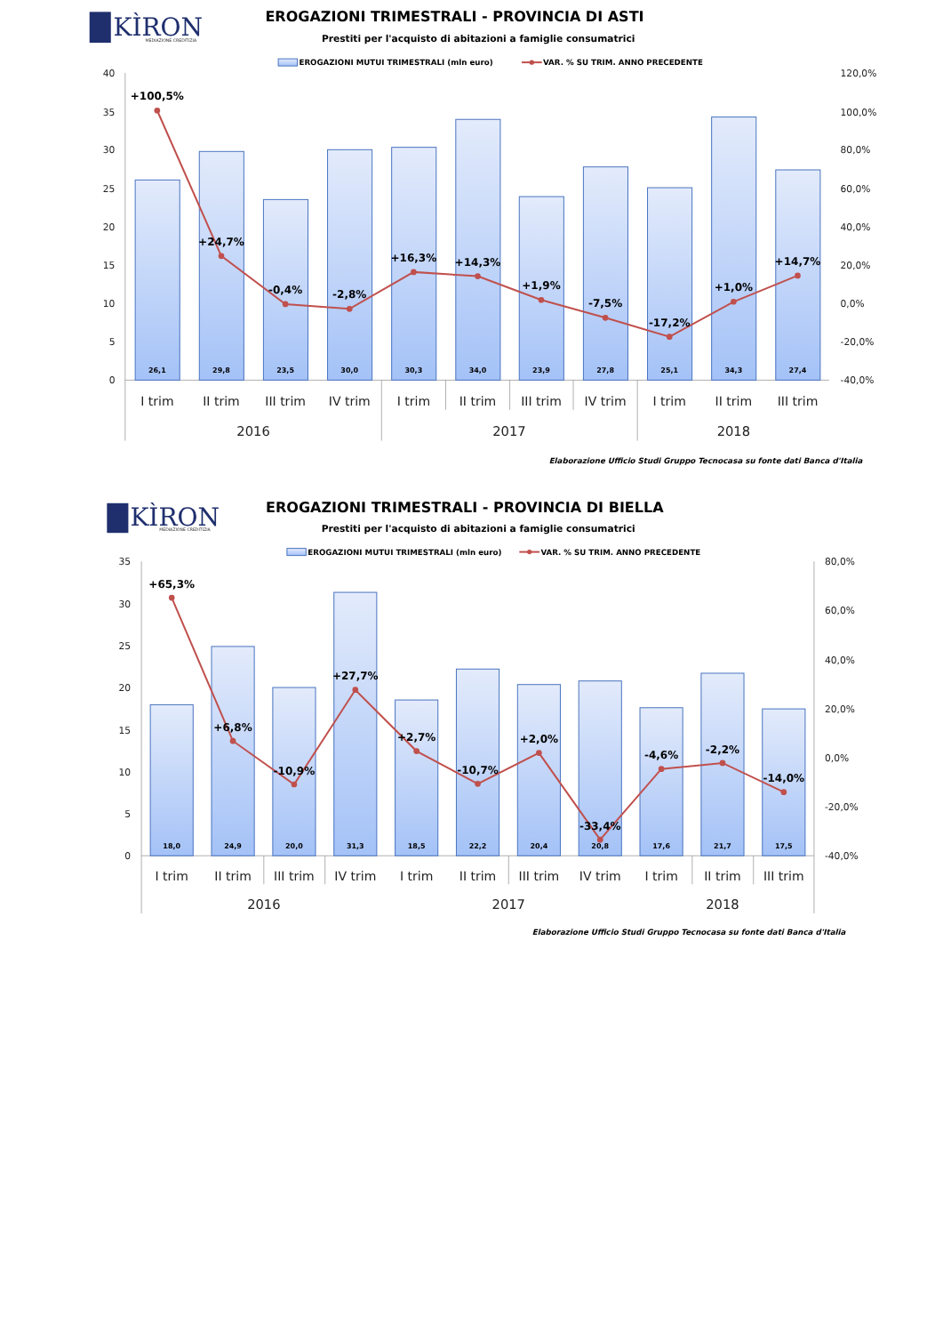KÌRON
MEDIAZIONE CREDITIZIA
EROGAZIONI TRIMESTRALI - PROVINCIA DI ASTI
Prestiti per l'acquisto di abitazioni a famiglie consumatrici
EROGAZIONI MUTUI TRIMESTRALI (mln euro)
VAR. % SU TRIM. ANNO PRECEDENTE
40
35
30
25
20
15
10
5
0
120,0%
100,0%
80,0%
60,0%
40,0%
20,0%
0,0%
-20,0%
-40,0%
26,1
29,8
23,5
30,0
30,3
34,0
23,9
27,8
25,1
34,3
27,4
+100,5%
+24,7%
-0,4%
-2,8%
+16,3%
+14,3%
+1,9%
-7,5%
-17,2%
+1,0%
+14,7%
I trim
II trim
III trim
IV trim
I trim
II trim
III trim
IV trim
I trim
II trim
III trim
2016
2017
2018
Elaborazione Ufficio Studi Gruppo Tecnocasa su fonte dati Banca d'Italia
KÌRON
MEDIAZIONE CREDITIZIA
EROGAZIONI TRIMESTRALI - PROVINCIA DI BIELLA
Prestiti per l'acquisto di abitazioni a famiglie consumatrici
EROGAZIONI MUTUI TRIMESTRALI (mln euro)
VAR. % SU TRIM. ANNO PRECEDENTE
35
30
25
20
15
10
5
0
80,0%
60,0%
40,0%
20,0%
0,0%
-20,0%
-40,0%
18,0
24,9
20,0
31,3
18,5
22,2
20,4
20,8
17,6
21,7
17,5
+65,3%
+6,8%
-10,9%
+27,7%
+2,7%
-10,7%
+2,0%
-33,4%
-4,6%
-2,2%
-14,0%
I trim
II trim
III trim
IV trim
I trim
II trim
III trim
IV trim
I trim
II trim
III trim
2016
2017
2018
Elaborazione Ufficio Studi Gruppo Tecnocasa su fonte dati Banca d'Italia